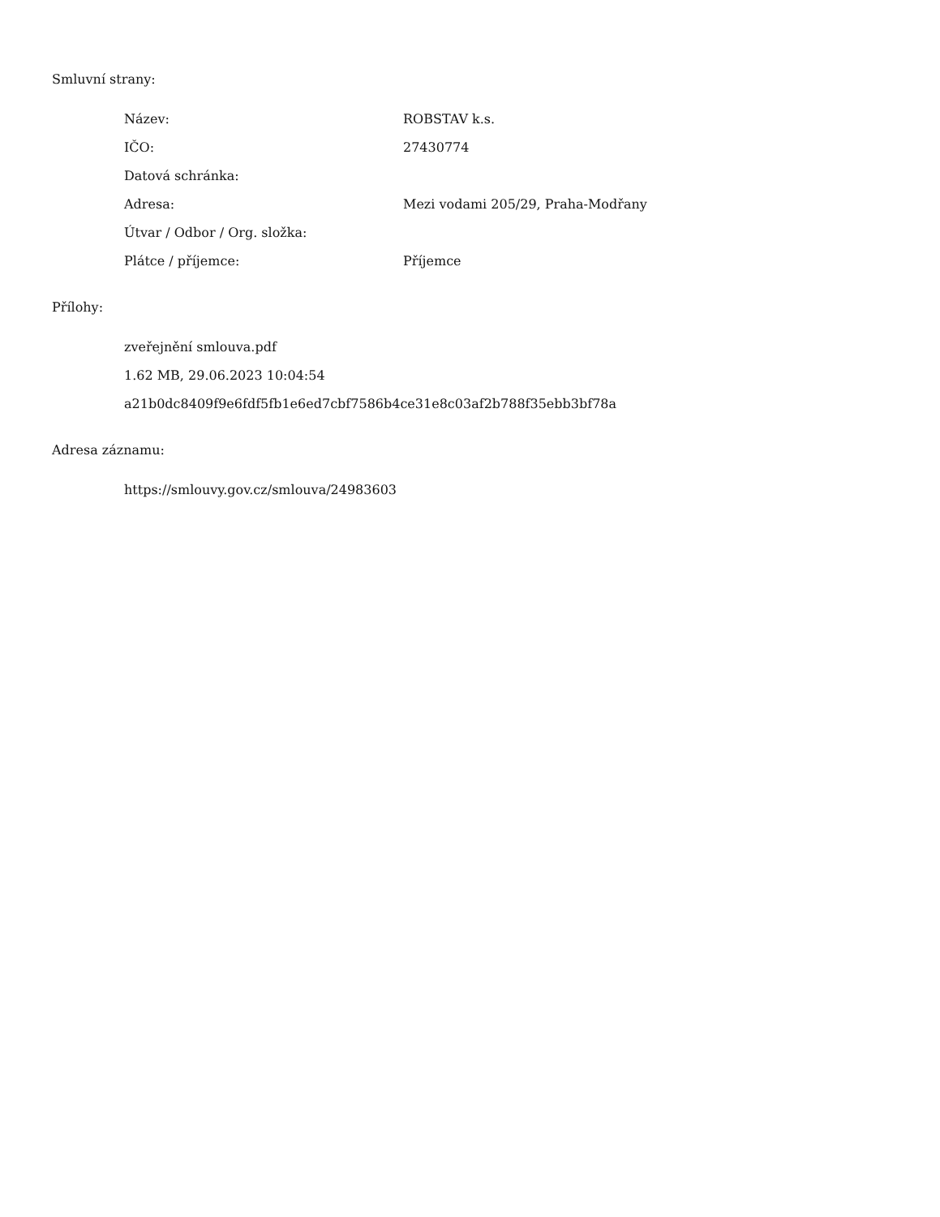Smluvní strany:
| Název: | ROBSTAV k.s. |
| IČO: | 27430774 |
| Datová schránka: | |
| Adresa: | Mezi vodami 205/29, Praha-Modřany |
| Útvar / Odbor / Org. složka: | |
| Plátce / příjemce: | Příjemce |
Přílohy:
zveřejnění smlouva.pdf
1.62 MB, 29.06.2023 10:04:54
a21b0dc8409f9e6fdf5fb1e6ed7cbf7586b4ce31e8c03af2b788f35ebb3bf78a
Adresa záznamu:
https://smlouvy.gov.cz/smlouva/24983603